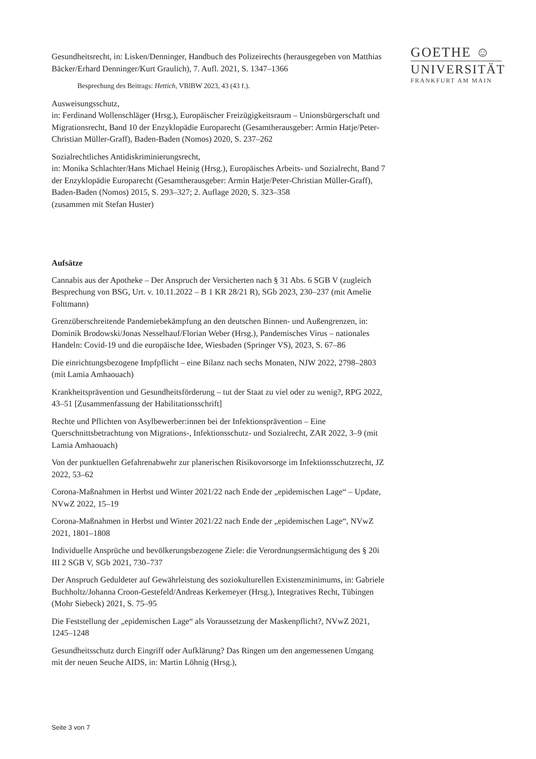GOETHE ☺
UNIVERSITÄT
FRANKFURT AM MAIN
Gesundheitsrecht, in: Lisken/Denninger, Handbuch des Polizeirechts (herausgegeben von Matthias Bäcker/Erhard Denninger/Kurt Graulich), 7. Aufl. 2021, S. 1347–1366
Besprechung des Beitrags: Hettich, VBlBW 2023, 43 (43 f.).
Ausweisungsschutz,
in: Ferdinand Wollenschläger (Hrsg.), Europäischer Freizügigkeitsraum – Unionsbürgerschaft und Migrationsrecht, Band 10 der Enzyklopädie Europarecht (Gesamtherausgeber: Armin Hatje/Peter-Christian Müller-Graff), Baden-Baden (Nomos) 2020, S. 237–262
Sozialrechtliches Antidiskriminierungsrecht,
in: Monika Schlachter/Hans Michael Heinig (Hrsg.), Europäisches Arbeits- und Sozialrecht, Band 7 der Enzyklopädie Europarecht (Gesamtherausgeber: Armin Hatje/Peter-Christian Müller-Graff), Baden-Baden (Nomos) 2015, S. 293–327; 2. Auflage 2020, S. 323–358
(zusammen mit Stefan Huster)
Aufsätze
Cannabis aus der Apotheke – Der Anspruch der Versicherten nach § 31 Abs. 6 SGB V (zugleich Besprechung von BSG, Urt. v. 10.11.2022 – B 1 KR 28/21 R), SGb 2023, 230–237 (mit Amelie Folttmann)
Grenzüberschreitende Pandemiebekämpfung an den deutschen Binnen- und Außengrenzen, in: Dominik Brodowski/Jonas Nesselhauf/Florian Weber (Hrsg.), Pandemisches Virus – nationales Handeln: Covid-19 und die europäische Idee, Wiesbaden (Springer VS), 2023, S. 67–86
Die einrichtungsbezogene Impfpflicht – eine Bilanz nach sechs Monaten, NJW 2022, 2798–2803 (mit Lamia Amhaouach)
Krankheitsprävention und Gesundheitsförderung – tut der Staat zu viel oder zu wenig?, RPG 2022, 43–51 [Zusammenfassung der Habilitationsschrift]
Rechte und Pflichten von Asylbewerber:innen bei der Infektionsprävention – Eine Querschnittsbetrachtung von Migrations-, Infektionsschutz- und Sozialrecht, ZAR 2022, 3–9 (mit Lamia Amhaouach)
Von der punktuellen Gefahrenabwehr zur planerischen Risikovorsorge im Infektionsschutzrecht, JZ 2022, 53–62
Corona-Maßnahmen in Herbst und Winter 2021/22 nach Ende der „epidemischen Lage“ – Update, NVwZ 2022, 15–19
Corona-Maßnahmen in Herbst und Winter 2021/22 nach Ende der „epidemischen Lage“, NVwZ 2021, 1801–1808
Individuelle Ansprüche und bevölkerungsbezogene Ziele: die Verordnungsermächtigung des § 20i III 2 SGB V, SGb 2021, 730–737
Der Anspruch Geduldeter auf Gewährleistung des soziokulturellen Existenzminimums, in: Gabriele Buchholtz/Johanna Croon-Gestefeld/Andreas Kerkemeyer (Hrsg.), Integratives Recht, Tübingen (Mohr Siebeck) 2021, S. 75–95
Die Feststellung der „epidemischen Lage“ als Voraussetzung der Maskenpflicht?, NVwZ 2021, 1245–1248
Gesundheitsschutz durch Eingriff oder Aufklärung? Das Ringen um den angemessenen Umgang mit der neuen Seuche AIDS, in: Martin Löhnig (Hrsg.),
Seite 3 von 7